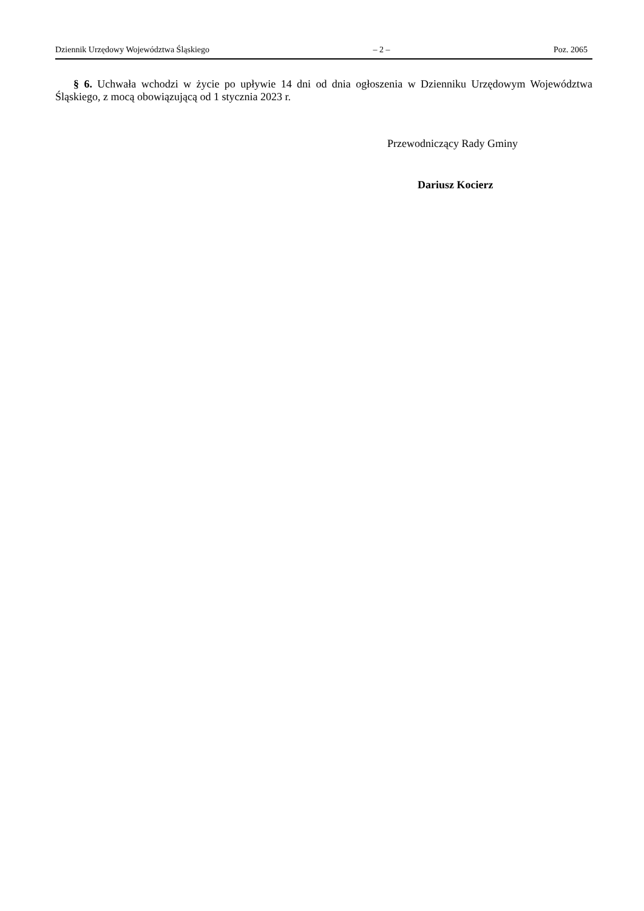Dziennik Urzędowy Województwa Śląskiego – 2 – Poz. 2065
§ 6. Uchwała wchodzi w życie po upływie 14 dni od dnia ogłoszenia w Dzienniku Urzędowym Województwa Śląskiego, z mocą obowiązującą od 1 stycznia 2023 r.
Przewodniczący Rady Gminy
Dariusz Kocierz